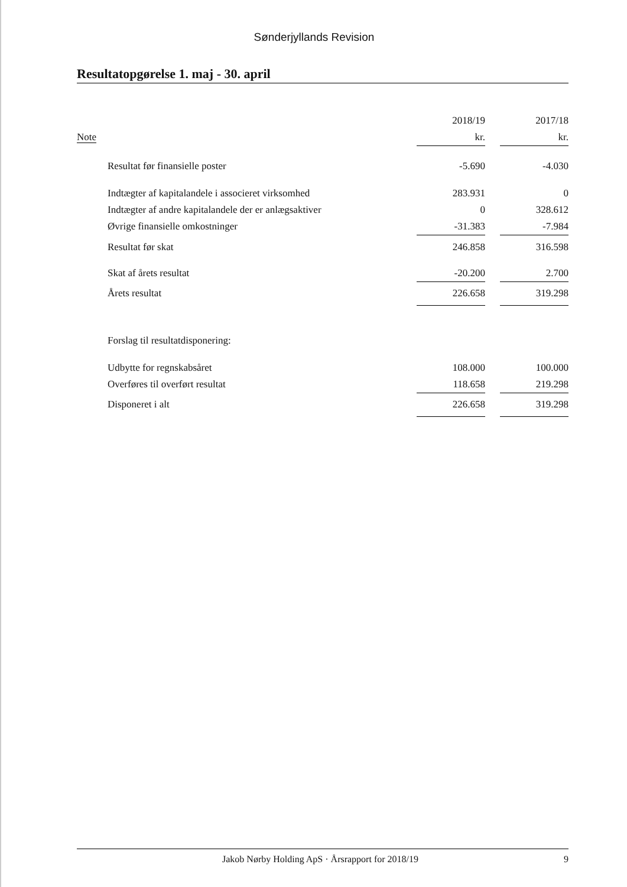Sønderjyllands Revision
Resultatopgørelse 1. maj - 30. april
| | | 2018/19 | | 2017/18 |
| --- | --- | --- | --- | --- |
| Note | | kr. | | kr. |
| | Resultat før finansielle poster | -5.690 | | -4.030 |
| | Indtægter af kapitalandele i associeret virksomhed | 283.931 | | 0 |
| | Indtægter af andre kapitalandele der er anlægsaktiver | 0 | | 328.612 |
| | Øvrige finansielle omkostninger | -31.383 | | -7.984 |
| | Resultat før skat | 246.858 | | 316.598 |
| | Skat af årets resultat | -20.200 | | 2.700 |
| | Årets resultat | 226.658 | | 319.298 |
| | Forslag til resultatdisponering: | | | |
| | Udbytte for regnskabsåret | 108.000 | | 100.000 |
| | Overføres til overført resultat | 118.658 | | 219.298 |
| | Disponeret i alt | 226.658 | | 319.298 |
Jakob Nørby Holding ApS · Årsrapport for 2018/19 9